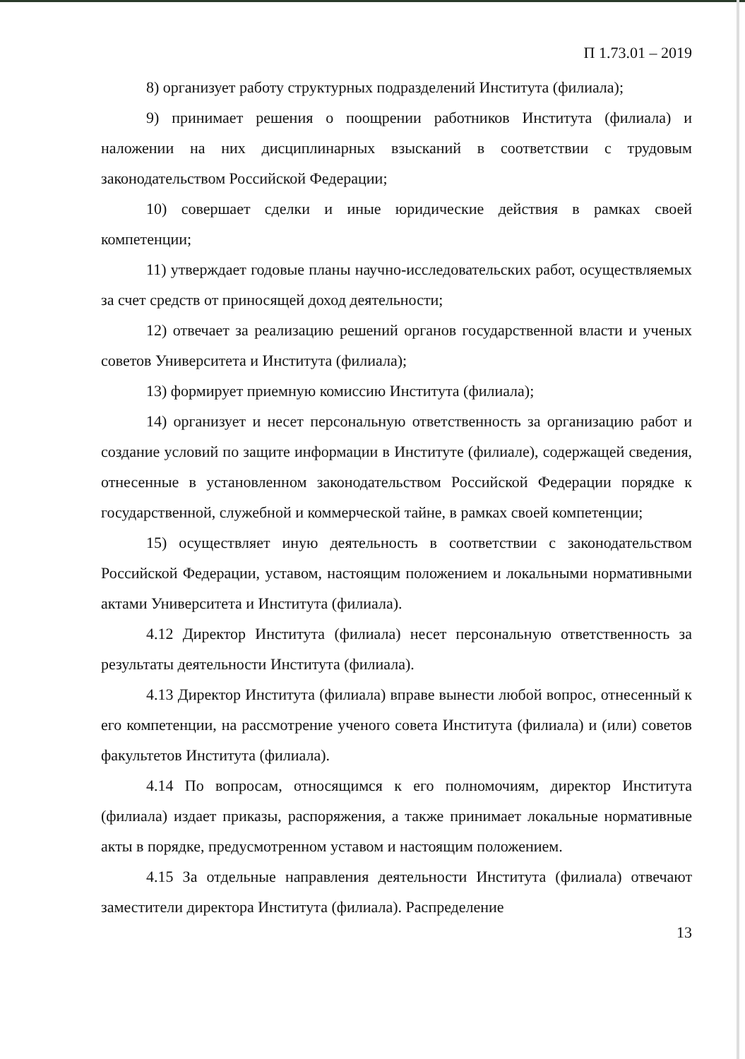П 1.73.01 – 2019
8) организует работу структурных подразделений Института (филиала);
9) принимает решения о поощрении работников Института (филиала) и наложении на них дисциплинарных взысканий в соответствии с трудовым законодательством Российской Федерации;
10) совершает сделки и иные юридические действия в рамках своей компетенции;
11) утверждает годовые планы научно-исследовательских работ, осуществляемых за счет средств от приносящей доход деятельности;
12) отвечает за реализацию решений органов государственной власти и ученых советов Университета и Института (филиала);
13) формирует приемную комиссию Института (филиала);
14) организует и несет персональную ответственность за организацию работ и создание условий по защите информации в Институте (филиале), содержащей сведения, отнесенные в установленном законодательством Российской Федерации порядке к государственной, служебной и коммерческой тайне, в рамках своей компетенции;
15) осуществляет иную деятельность в соответствии с законодательством Российской Федерации, уставом, настоящим положением и локальными нормативными актами Университета и Института (филиала).
4.12 Директор Института (филиала) несет персональную ответственность за результаты деятельности Института (филиала).
4.13 Директор Института (филиала) вправе вынести любой вопрос, отнесенный к его компетенции, на рассмотрение ученого совета Института (филиала) и (или) советов факультетов Института (филиала).
4.14 По вопросам, относящимся к его полномочиям, директор Института (филиала) издает приказы, распоряжения, а также принимает локальные нормативные акты в порядке, предусмотренном уставом и настоящим положением.
4.15 За отдельные направления деятельности Института (филиала) отвечают заместители директора Института (филиала). Распределение
13